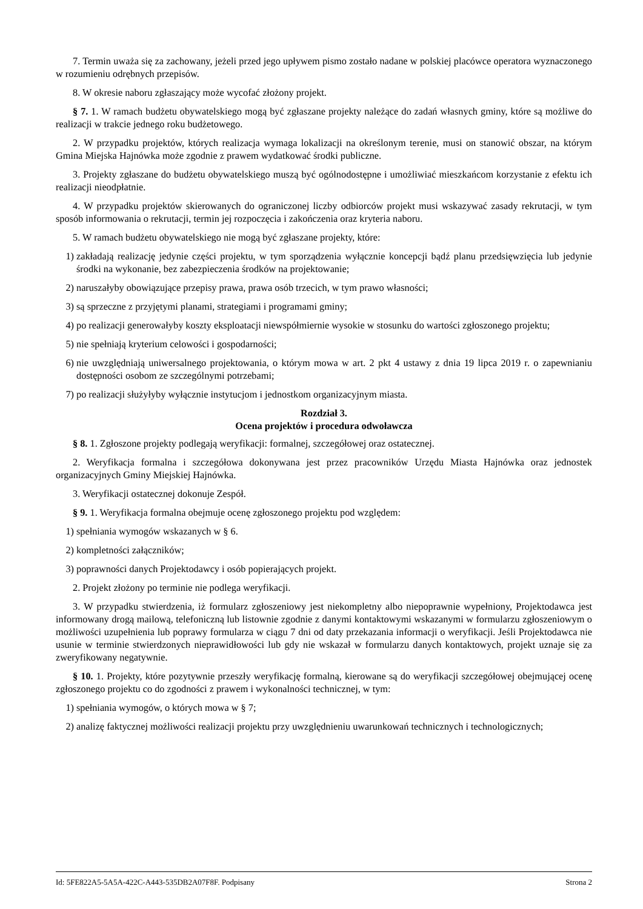7. Termin uważa się za zachowany, jeżeli przed jego upływem pismo zostało nadane w polskiej placówce operatora wyznaczonego w rozumieniu odrębnych przepisów.
8. W okresie naboru zgłaszający może wycofać złożony projekt.
§ 7. 1. W ramach budżetu obywatelskiego mogą być zgłaszane projekty należące do zadań własnych gminy, które są możliwe do realizacji w trakcie jednego roku budżetowego.
2. W przypadku projektów, których realizacja wymaga lokalizacji na określonym terenie, musi on stanowić obszar, na którym Gmina Miejska Hajnówka może zgodnie z prawem wydatkować środki publiczne.
3. Projekty zgłaszane do budżetu obywatelskiego muszą być ogólnodostępne i umożliwiać mieszkańcom korzystanie z efektu ich realizacji nieodpłatnie.
4. W przypadku projektów skierowanych do ograniczonej liczby odbiorców projekt musi wskazywać zasady rekrutacji, w tym sposób informowania o rekrutacji, termin jej rozpoczęcia i zakończenia oraz kryteria naboru.
5. W ramach budżetu obywatelskiego nie mogą być zgłaszane projekty, które:
1) zakładają realizację jedynie części projektu, w tym sporządzenia wyłącznie koncepcji bądź planu przedsięwzięcia lub jedynie środki na wykonanie, bez zabezpieczenia środków na projektowanie;
2) naruszałyby obowiązujące przepisy prawa, prawa osób trzecich, w tym prawo własności;
3) są sprzeczne z przyjętymi planami, strategiami i programami gminy;
4) po realizacji generowałyby koszty eksploatacji niewspółmiernie wysokie w stosunku do wartości zgłoszonego projektu;
5) nie spełniają kryterium celowości i gospodarności;
6) nie uwzględniają uniwersalnego projektowania, o którym mowa w art. 2 pkt 4 ustawy z dnia 19 lipca 2019 r. o zapewnianiu dostępności osobom ze szczególnymi potrzebami;
7) po realizacji służyłyby wyłącznie instytucjom i jednostkom organizacyjnym miasta.
Rozdział 3.
Ocena projektów i procedura odwoławcza
§ 8. 1. Zgłoszone projekty podlegają weryfikacji: formalnej, szczegółowej oraz ostatecznej.
2. Weryfikacja formalna i szczegółowa dokonywana jest przez pracowników Urzędu Miasta Hajnówka oraz jednostek organizacyjnych Gminy Miejskiej Hajnówka.
3. Weryfikacji ostatecznej dokonuje Zespół.
§ 9. 1. Weryfikacja formalna obejmuje ocenę zgłoszonego projektu pod względem:
1) spełniania wymogów wskazanych w § 6.
2) kompletności załączników;
3) poprawności danych Projektodawcy i osób popierających projekt.
2. Projekt złożony po terminie nie podlega weryfikacji.
3. W przypadku stwierdzenia, iż formularz zgłoszeniowy jest niekompletny albo niepoprawnie wypełniony, Projektodawca jest informowany drogą mailową, telefoniczną lub listownie zgodnie z danymi kontaktowymi wskazanymi w formularzu zgłoszeniowym o możliwości uzupełnienia lub poprawy formularza w ciągu 7 dni od daty przekazania informacji o weryfikacji. Jeśli Projektodawca nie usunie w terminie stwierdzonych nieprawidłowości lub gdy nie wskazał w formularzu danych kontaktowych, projekt uznaje się za zweryfikowany negatywnie.
§ 10. 1. Projekty, które pozytywnie przeszły weryfikację formalną, kierowane są do weryfikacji szczegółowej obejmującej ocenę zgłoszonego projektu co do zgodności z prawem i wykonalności technicznej, w tym:
1) spełniania wymogów, o których mowa w § 7;
2) analizę faktycznej możliwości realizacji projektu przy uwzględnieniu uwarunkowań technicznych i technologicznych;
Id: 5FE822A5-5A5A-422C-A443-535DB2A07F8F. Podpisany Strona 2